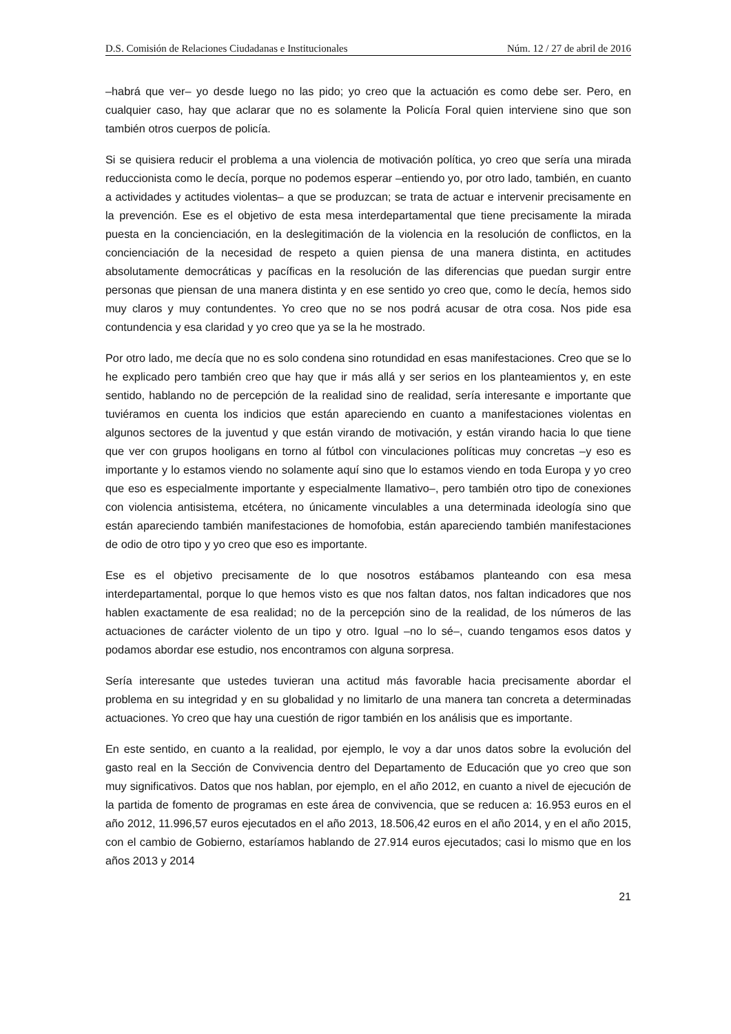D.S. Comisión de Relaciones Ciudadanas e Institucionales Núm. 12 / 27 de abril de 2016
–habrá que ver– yo desde luego no las pido; yo creo que la actuación es como debe ser. Pero, en cualquier caso, hay que aclarar que no es solamente la Policía Foral quien interviene sino que son también otros cuerpos de policía.
Si se quisiera reducir el problema a una violencia de motivación política, yo creo que sería una mirada reduccionista como le decía, porque no podemos esperar –entiendo yo, por otro lado, también, en cuanto a actividades y actitudes violentas– a que se produzcan; se trata de actuar e intervenir precisamente en la prevención. Ese es el objetivo de esta mesa interdepartamental que tiene precisamente la mirada puesta en la concienciación, en la deslegitimación de la violencia en la resolución de conflictos, en la concienciación de la necesidad de respeto a quien piensa de una manera distinta, en actitudes absolutamente democráticas y pacíficas en la resolución de las diferencias que puedan surgir entre personas que piensan de una manera distinta y en ese sentido yo creo que, como le decía, hemos sido muy claros y muy contundentes. Yo creo que no se nos podrá acusar de otra cosa. Nos pide esa contundencia y esa claridad y yo creo que ya se la he mostrado.
Por otro lado, me decía que no es solo condena sino rotundidad en esas manifestaciones. Creo que se lo he explicado pero también creo que hay que ir más allá y ser serios en los planteamientos y, en este sentido, hablando no de percepción de la realidad sino de realidad, sería interesante e importante que tuviéramos en cuenta los indicios que están apareciendo en cuanto a manifestaciones violentas en algunos sectores de la juventud y que están virando de motivación, y están virando hacia lo que tiene que ver con grupos hooligans en torno al fútbol con vinculaciones políticas muy concretas –y eso es importante y lo estamos viendo no solamente aquí sino que lo estamos viendo en toda Europa y yo creo que eso es especialmente importante y especialmente llamativo–, pero también otro tipo de conexiones con violencia antisistema, etcétera, no únicamente vinculables a una determinada ideología sino que están apareciendo también manifestaciones de homofobia, están apareciendo también manifestaciones de odio de otro tipo y yo creo que eso es importante.
Ese es el objetivo precisamente de lo que nosotros estábamos planteando con esa mesa interdepartamental, porque lo que hemos visto es que nos faltan datos, nos faltan indicadores que nos hablen exactamente de esa realidad; no de la percepción sino de la realidad, de los números de las actuaciones de carácter violento de un tipo y otro. Igual –no lo sé–, cuando tengamos esos datos y podamos abordar ese estudio, nos encontramos con alguna sorpresa.
Sería interesante que ustedes tuvieran una actitud más favorable hacia precisamente abordar el problema en su integridad y en su globalidad y no limitarlo de una manera tan concreta a determinadas actuaciones. Yo creo que hay una cuestión de rigor también en los análisis que es importante.
En este sentido, en cuanto a la realidad, por ejemplo, le voy a dar unos datos sobre la evolución del gasto real en la Sección de Convivencia dentro del Departamento de Educación que yo creo que son muy significativos. Datos que nos hablan, por ejemplo, en el año 2012, en cuanto a nivel de ejecución de la partida de fomento de programas en este área de convivencia, que se reducen a: 16.953 euros en el año 2012, 11.996,57 euros ejecutados en el año 2013, 18.506,42 euros en el año 2014, y en el año 2015, con el cambio de Gobierno, estaríamos hablando de 27.914 euros ejecutados; casi lo mismo que en los años 2013 y 2014
21